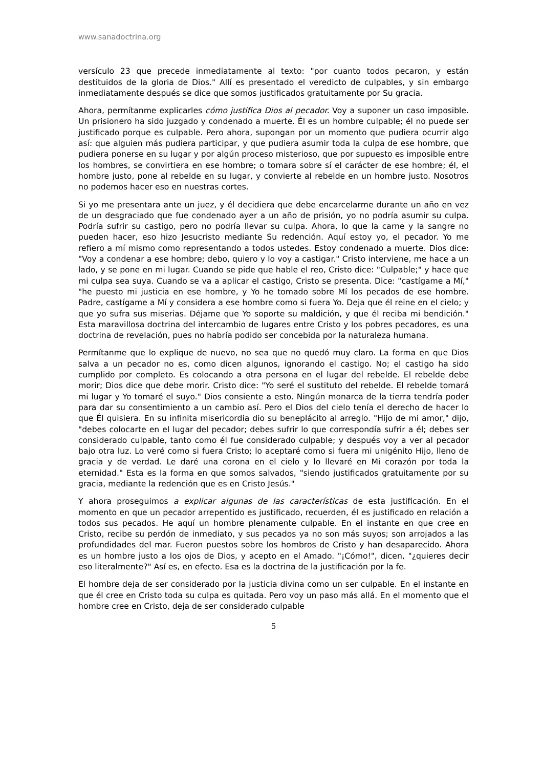www.sanadoctrina.org
versículo 23 que precede inmediatamente al texto: "por cuanto todos pecaron, y están destituidos de la gloria de Dios." Allí es presentado el veredicto de culpables, y sin embargo inmediatamente después se dice que somos justificados gratuitamente por Su gracia.
Ahora, permítanme explicarles cómo justifica Dios al pecador. Voy a suponer un caso imposible. Un prisionero ha sido juzgado y condenado a muerte. Él es un hombre culpable; él no puede ser justificado porque es culpable. Pero ahora, supongan por un momento que pudiera ocurrir algo así: que alguien más pudiera participar, y que pudiera asumir toda la culpa de ese hombre, que pudiera ponerse en su lugar y por algún proceso misterioso, que por supuesto es imposible entre los hombres, se convirtiera en ese hombre; o tomara sobre sí el carácter de ese hombre; él, el hombre justo, pone al rebelde en su lugar, y convierte al rebelde en un hombre justo. Nosotros no podemos hacer eso en nuestras cortes.
Si yo me presentara ante un juez, y él decidiera que debe encarcelarme durante un año en vez de un desgraciado que fue condenado ayer a un año de prisión, yo no podría asumir su culpa. Podría sufrir su castigo, pero no podría llevar su culpa. Ahora, lo que la carne y la sangre no pueden hacer, eso hizo Jesucristo mediante Su redención. Aquí estoy yo, el pecador. Yo me refiero a mí mismo como representando a todos ustedes. Estoy condenado a muerte. Dios dice: "Voy a condenar a ese hombre; debo, quiero y lo voy a castigar." Cristo interviene, me hace a un lado, y se pone en mi lugar. Cuando se pide que hable el reo, Cristo dice: "Culpable;" y hace que mi culpa sea suya. Cuando se va a aplicar el castigo, Cristo se presenta. Dice: "castígame a Mí," "he puesto mi justicia en ese hombre, y Yo he tomado sobre Mí los pecados de ese hombre. Padre, castígame a Mí y considera a ese hombre como si fuera Yo. Deja que él reine en el cielo; y que yo sufra sus miserias. Déjame que Yo soporte su maldición, y que él reciba mi bendición." Esta maravillosa doctrina del intercambio de lugares entre Cristo y los pobres pecadores, es una doctrina de revelación, pues no habría podido ser concebida por la naturaleza humana.
Permítanme que lo explique de nuevo, no sea que no quedó muy claro. La forma en que Dios salva a un pecador no es, como dicen algunos, ignorando el castigo. No; el castigo ha sido cumplido por completo. Es colocando a otra persona en el lugar del rebelde. El rebelde debe morir; Dios dice que debe morir. Cristo dice: "Yo seré el sustituto del rebelde. El rebelde tomará mi lugar y Yo tomaré el suyo." Dios consiente a esto. Ningún monarca de la tierra tendría poder para dar su consentimiento a un cambio así. Pero el Dios del cielo tenía el derecho de hacer lo que Él quisiera. En su infinita misericordia dio su beneplácito al arreglo. "Hijo de mi amor," dijo, "debes colocarte en el lugar del pecador; debes sufrir lo que correspondía sufrir a él; debes ser considerado culpable, tanto como él fue considerado culpable; y después voy a ver al pecador bajo otra luz. Lo veré como si fuera Cristo; lo aceptaré como si fuera mi unigénito Hijo, lleno de gracia y de verdad. Le daré una corona en el cielo y lo llevaré en Mi corazón por toda la eternidad." Esta es la forma en que somos salvados, "siendo justificados gratuitamente por su gracia, mediante la redención que es en Cristo Jesús."
Y ahora proseguimos a explicar algunas de las características de esta justificación. En el momento en que un pecador arrepentido es justificado, recuerden, él es justificado en relación a todos sus pecados. He aquí un hombre plenamente culpable. En el instante en que cree en Cristo, recibe su perdón de inmediato, y sus pecados ya no son más suyos; son arrojados a las profundidades del mar. Fueron puestos sobre los hombros de Cristo y han desaparecido. Ahora es un hombre justo a los ojos de Dios, y acepto en el Amado. "¡Cómo!", dicen, "¿quieres decir eso literalmente?" Así es, en efecto. Esa es la doctrina de la justificación por la fe.
El hombre deja de ser considerado por la justicia divina como un ser culpable. En el instante en que él cree en Cristo toda su culpa es quitada. Pero voy un paso más allá. En el momento que el hombre cree en Cristo, deja de ser considerado culpable
5